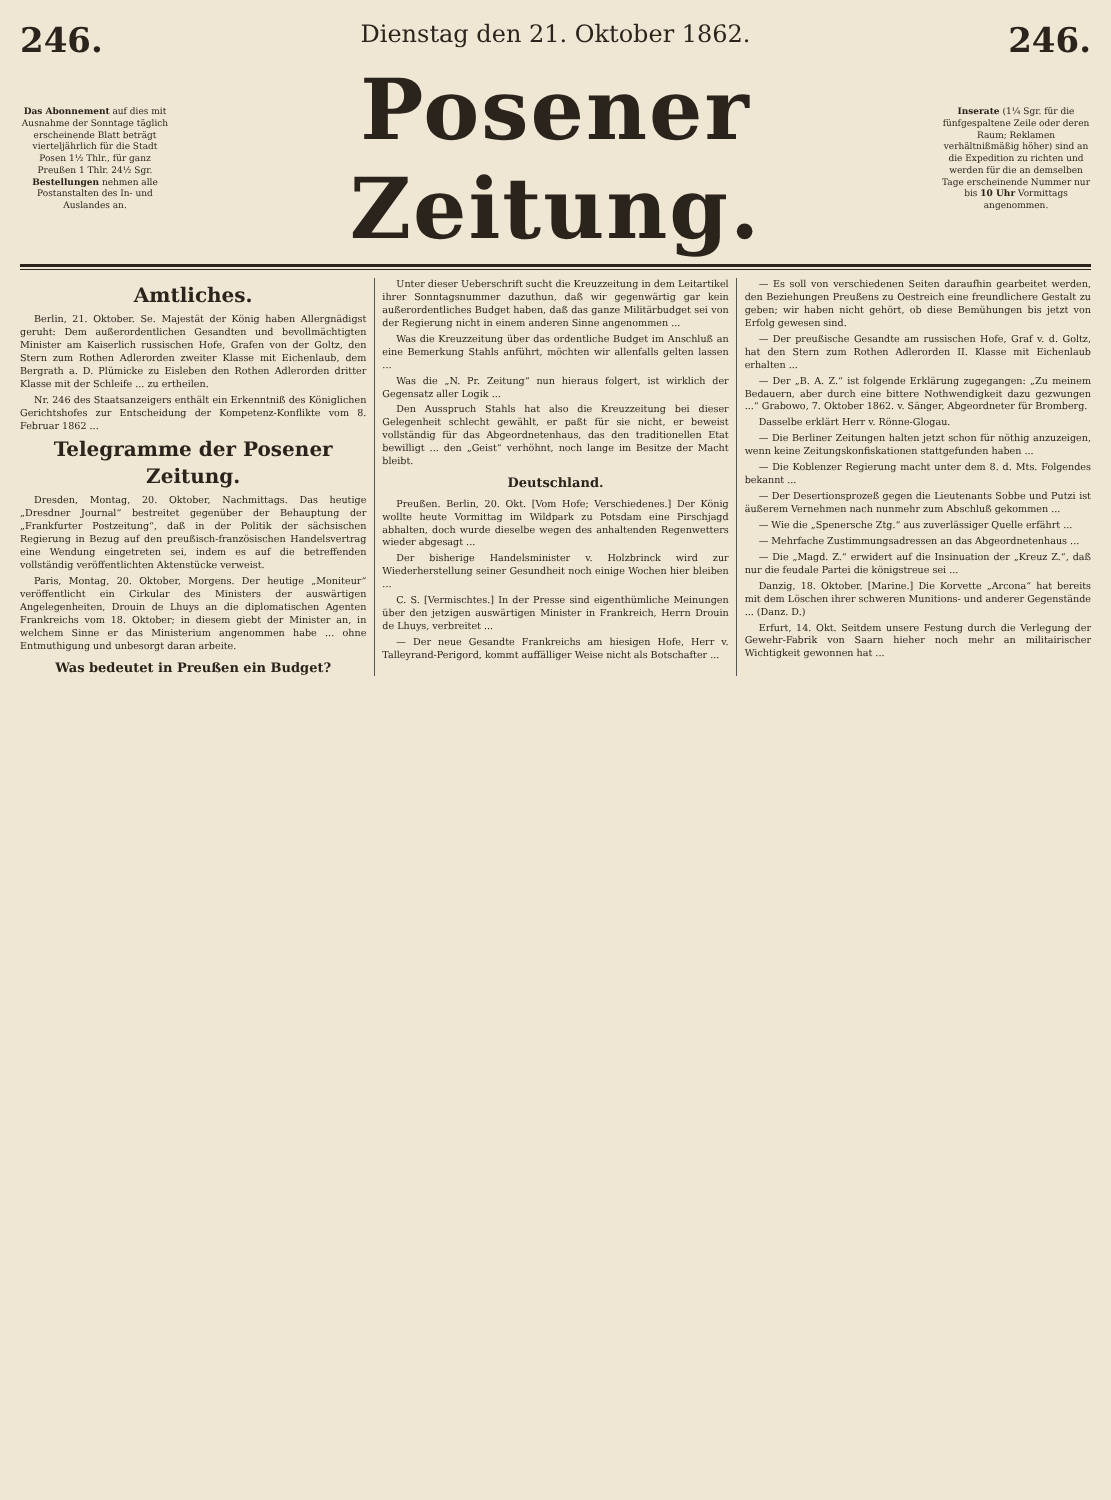246.
Dienstag den 21. Oktober 1862.
246.
Das Abonnement auf dies mit Ausnahme der Sonntage täglich erscheinende Blatt beträgt vierteljährlich für die Stadt Posen 1½ Thlr., für ganz Preußen 1 Thlr. 24½ Sgr. Bestellungen nehmen alle Postanstalten des In- und Auslandes an.
Posener Zeitung.
Inserate (1¼ Sgr. für die fünfgespaltene Zeile oder deren Raum; Reklamen verhältnißmäßig höher) sind an die Expedition zu richten und werden für die an demselben Tage erscheinende Nummer nur bis 10 Uhr Vormittags angenommen.
Amtliches.
Berlin, 21. Oktober. Se. Majestät der König haben Allergnädigst geruht: Dem außerordentlichen Gesandten und bevollmächtigten Minister am Kaiserlich russischen Hofe, Grafen von der Goltz, den Stern zum Rothen Adlerorden zweiter Klasse mit Eichenlaub, dem Bergrath a. D. Plümicke zu Eisleben den Rothen Adlerorden dritter Klasse mit der Schleife ... zu ertheilen.
Nr. 246 des Staatsanzeigers enthält ein Erkenntniß des Königlichen Gerichtshofes zur Entscheidung der Kompetenz-Konflikte vom 8. Februar 1862 ...
Telegramme der Posener Zeitung.
Dresden, Montag, 20. Oktober, Nachmittags. Das heutige „Dresdner Journal“ bestreitet gegenüber der Behauptung der „Frankfurter Postzeitung“, daß in der Politik der sächsischen Regierung in Bezug auf den preußisch-französischen Handelsvertrag eine Wendung eingetreten sei, indem es auf die betreffenden vollständig veröffentlichten Aktenstücke verweist.
Paris, Montag, 20. Oktober, Morgens. Der heutige „Moniteur“ veröffentlicht ein Cirkular des Ministers der auswärtigen Angelegenheiten, Drouin de Lhuys an die diplomatischen Agenten Frankreichs vom 18. Oktober; in diesem giebt der Minister an, in welchem Sinne er das Ministerium angenommen habe ... ohne Entmuthigung und unbesorgt daran arbeite.
Was bedeutet in Preußen ein Budget?
Unter dieser Ueberschrift sucht die Kreuzzeitung in dem Leitartikel ihrer Sonntagsnummer dazuthun, daß wir gegenwärtig gar kein außerordentliches Budget haben, daß das ganze Militärbudget sei von der Regierung nicht in einem anderen Sinne angenommen ...
Was die Kreuzzeitung über das ordentliche Budget im Anschluß an eine Bemerkung Stahls anführt, möchten wir allenfalls gelten lassen ...
Was die „N. Pr. Zeitung“ nun hieraus folgert, ist wirklich der Gegensatz aller Logik ...
Den Ausspruch Stahls hat also die Kreuzzeitung bei dieser Gelegenheit schlecht gewählt, er paßt für sie nicht, er beweist vollständig für das Abgeordnetenhaus, das den traditionellen Etat bewilligt ... den „Geist“ verhöhnt, noch lange im Besitze der Macht bleibt.
Deutschland.
Preußen. Berlin, 20. Okt. [Vom Hofe; Verschiedenes.] Der König wollte heute Vormittag im Wildpark zu Potsdam eine Pirschjagd abhalten, doch wurde dieselbe wegen des anhaltenden Regenwetters wieder abgesagt ...
Der bisherige Handelsminister v. Holzbrinck wird zur Wiederherstellung seiner Gesundheit noch einige Wochen hier bleiben ...
C. S. [Vermischtes.] In der Presse sind eigenthümliche Meinungen über den jetzigen auswärtigen Minister in Frankreich, Herrn Drouin de Lhuys, verbreitet ...
— Der neue Gesandte Frankreichs am hiesigen Hofe, Herr v. Talleyrand-Perigord, kommt auffälliger Weise nicht als Botschafter ...
— Es soll von verschiedenen Seiten daraufhin gearbeitet werden, den Beziehungen Preußens zu Oestreich eine freundlichere Gestalt zu geben; wir haben nicht gehört, ob diese Bemühungen bis jetzt von Erfolg gewesen sind.
— Der preußische Gesandte am russischen Hofe, Graf v. d. Goltz, hat den Stern zum Rothen Adlerorden II. Klasse mit Eichenlaub erhalten ...
— Der „B. A. Z.“ ist folgende Erklärung zugegangen: „Zu meinem Bedauern, aber durch eine bittere Nothwendigkeit dazu gezwungen ...“ Grabowo, 7. Oktober 1862. v. Sänger, Abgeordneter für Bromberg.
Dasselbe erklärt Herr v. Rönne-Glogau.
— Die Berliner Zeitungen halten jetzt schon für nöthig anzuzeigen, wenn keine Zeitungskonfiskationen stattgefunden haben ...
— Die Koblenzer Regierung macht unter dem 8. d. Mts. Folgendes bekannt ...
— Der Desertionsprozeß gegen die Lieutenants Sobbe und Putzi ist äußerem Vernehmen nach nunmehr zum Abschluß gekommen ...
— Wie die „Spenersche Ztg.“ aus zuverlässiger Quelle erfährt ...
— Mehrfache Zustimmungsadressen an das Abgeordnetenhaus ...
— Die „Magd. Z.“ erwidert auf die Insinuation der „Kreuz Z.“, daß nur die feudale Partei die königstreue sei ...
Danzig, 18. Oktober. [Marine.] Die Korvette „Arcona“ hat bereits mit dem Löschen ihrer schweren Munitions- und anderer Gegenstände ... (Danz. D.)
Erfurt, 14. Okt. Seitdem unsere Festung durch die Verlegung der Gewehr-Fabrik von Saarn hieher noch mehr an militairischer Wichtigkeit gewonnen hat ...